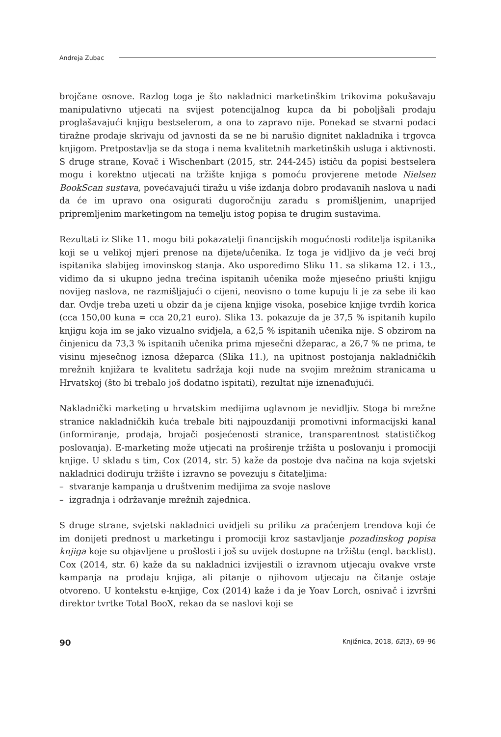Andreja Zubac
brojčane osnove. Razlog toga je što nakladnici marketinškim trikovima pokušavaju manipulativno utjecati na svijest potencijalnog kupca da bi poboljšali prodaju proglašavajući knjigu bestselerom, a ona to zapravo nije. Ponekad se stvarni podaci tiražne prodaje skrivaju od javnosti da se ne bi narušio dignitet nakladnika i trgovca knjigom. Pretpostavlja se da stoga i nema kvalitetnih marketinških usluga i aktivnosti. S druge strane, Kovač i Wischenbart (2015, str. 244-245) ističu da popisi bestselera mogu i korektno utjecati na tržište knjiga s pomoću provjerene metode Nielsen BookScan sustava, povećavajući tiražu u više izdanja dobro prodavanih naslova u nadi da će im upravo ona osigurati dugoročniju zaradu s promišljenim, unaprijed pripremljenim marketingom na temelju istog popisa te drugim sustavima.
Rezultati iz Slike 11. mogu biti pokazatelji financijskih mogućnosti roditelja ispitanika koji se u velikoj mjeri prenose na dijete/učenika. Iz toga je vidljivo da je veći broj ispitanika slabijeg imovinskog stanja. Ako usporedimo Sliku 11. sa slikama 12. i 13., vidimo da si ukupno jedna trećina ispitanih učenika može mjesečno priušti knjigu novijeg naslova, ne razmišljajući o cijeni, neovisno o tome kupuju li je za sebe ili kao dar. Ovdje treba uzeti u obzir da je cijena knjige visoka, posebice knjige tvrdih korica (cca 150,00 kuna = cca 20,21 euro). Slika 13. pokazuje da je 37,5 % ispitanih kupilo knjigu koja im se jako vizualno svidjela, a 62,5 % ispitanih učenika nije. S obzirom na činjenicu da 73,3 % ispitanih učenika prima mjesečni džeparac, a 26,7 % ne prima, te visinu mjesečnog iznosa džeparca (Slika 11.), na upitnost postojanja nakladničkih mrežnih knjižara te kvalitetu sadržaja koji nude na svojim mrežnim stranicama u Hrvatskoj (što bi trebalo još dodatno ispitati), rezultat nije iznenađujući.
Nakladnički marketing u hrvatskim medijima uglavnom je nevidljiv. Stoga bi mrežne stranice nakladničkih kuća trebale biti najpouzdaniji promotivni informacijski kanal (informiranje, prodaja, brojači posjećenosti stranice, transparentnost statističkog poslovanja). E-marketing može utjecati na proširenje tržišta u poslovanju i promociji knjige. U skladu s tim, Cox (2014, str. 5) kaže da postoje dva načina na koja svjetski nakladnici dodiruju tržište i izravno se povezuju s čitateljima:
– stvaranje kampanja u društvenim medijima za svoje naslove
– izgradnja i održavanje mrežnih zajednica.
S druge strane, svjetski nakladnici uvidjeli su priliku za praćenjem trendova koji će im donijeti prednost u marketingu i promociji kroz sastavljanje pozadinskog popisa knjiga koje su objavljene u prošlosti i još su uvijek dostupne na tržištu (engl. backlist). Cox (2014, str. 6) kaže da su nakladnici izvijestili o izravnom utjecaju ovakve vrste kampanja na prodaju knjiga, ali pitanje o njihovom utjecaju na čitanje ostaje otvoreno. U kontekstu e-knjige, Cox (2014) kaže i da je Yoav Lorch, osnivač i izvršni direktor tvrtke Total BooX, rekao da se naslovi koji se
90 Knjižnica, 2018, 62(3), 69–96